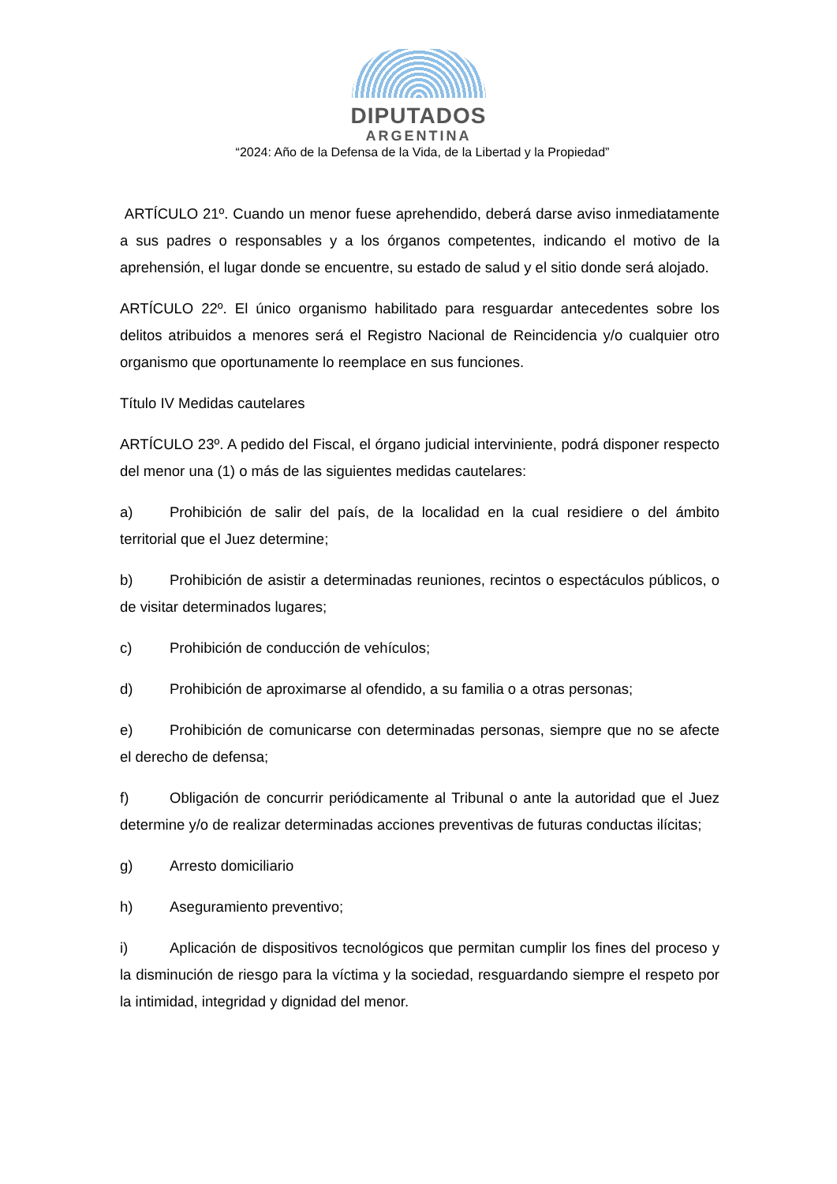DIPUTADOS
ARGENTINA
“2024: Año de la Defensa de la Vida, de la Libertad y la Propiedad”
ARTÍCULO 21º. Cuando un menor fuese aprehendido, deberá darse aviso inmediatamente a sus padres o responsables y a los órganos competentes, indicando el motivo de la aprehensión, el lugar donde se encuentre, su estado de salud y el sitio donde será alojado.
ARTÍCULO 22º. El único organismo habilitado para resguardar antecedentes sobre los delitos atribuidos a menores será el Registro Nacional de Reincidencia y/o cualquier otro organismo que oportunamente lo reemplace en sus funciones.
Título IV Medidas cautelares
ARTÍCULO 23º. A pedido del Fiscal, el órgano judicial interviniente, podrá disponer respecto del menor una (1) o más de las siguientes medidas cautelares:
a) Prohibición de salir del país, de la localidad en la cual residiere o del ámbito territorial que el Juez determine;
b) Prohibición de asistir a determinadas reuniones, recintos o espectáculos públicos, o de visitar determinados lugares;
c) Prohibición de conducción de vehículos;
d) Prohibición de aproximarse al ofendido, a su familia o a otras personas;
e) Prohibición de comunicarse con determinadas personas, siempre que no se afecte el derecho de defensa;
f) Obligación de concurrir periódicamente al Tribunal o ante la autoridad que el Juez determine y/o de realizar determinadas acciones preventivas de futuras conductas ilícitas;
g) Arresto domiciliario
h) Aseguramiento preventivo;
i) Aplicación de dispositivos tecnológicos que permitan cumplir los fines del proceso y la disminución de riesgo para la víctima y la sociedad, resguardando siempre el respeto por la intimidad, integridad y dignidad del menor.